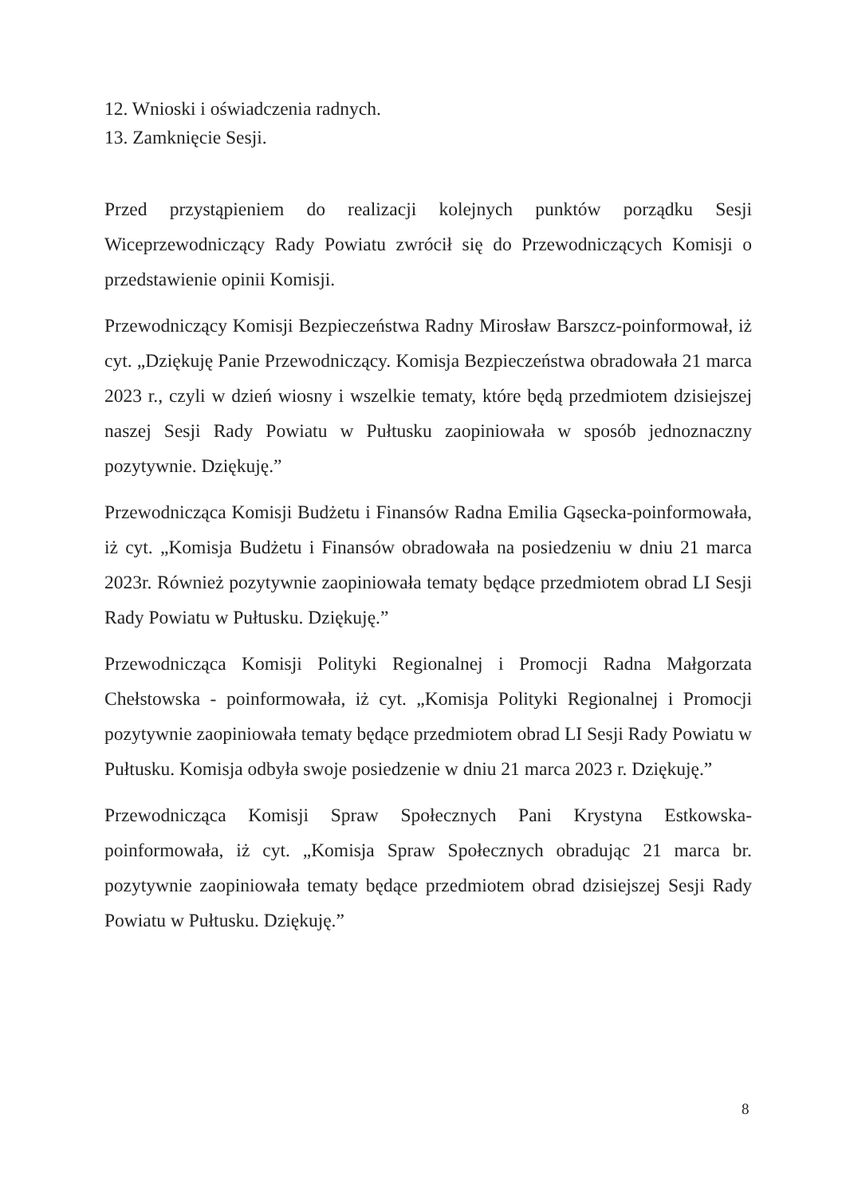12. Wnioski i oświadczenia radnych.
13. Zamknięcie Sesji.
Przed przystąpieniem do realizacji kolejnych punktów porządku Sesji Wiceprzewodniczący Rady Powiatu zwrócił się do Przewodniczących Komisji o przedstawienie opinii Komisji.
Przewodniczący Komisji Bezpieczeństwa Radny Mirosław Barszcz-poinformował, iż cyt. „Dziękuję Panie Przewodniczący. Komisja Bezpieczeństwa obradowała 21 marca 2023 r., czyli w dzień wiosny i wszelkie tematy, które będą przedmiotem dzisiejszej naszej Sesji Rady Powiatu w Pułtusku zaopiniowała w sposób jednoznaczny pozytywnie. Dziękuję.”
Przewodnicząca Komisji Budżetu i Finansów Radna Emilia Gąsecka-poinformowała, iż cyt. „Komisja Budżetu i Finansów obradowała na posiedzeniu w dniu 21 marca 2023r. Również pozytywnie zaopiniowała tematy będące przedmiotem obrad LI Sesji Rady Powiatu w Pułtusku. Dziękuję.”
Przewodnicząca Komisji Polityki Regionalnej i Promocji Radna Małgorzata Chełstowska - poinformowała, iż cyt. „Komisja Polityki Regionalnej i Promocji pozytywnie zaopiniowała tematy będące przedmiotem obrad LI Sesji Rady Powiatu w Pułtusku. Komisja odbyła swoje posiedzenie w dniu 21 marca 2023 r. Dziękuję.”
Przewodnicząca Komisji Spraw Społecznych Pani Krystyna Estkowska-poinformowała, iż cyt. „Komisja Spraw Społecznych obradując 21 marca br. pozytywnie zaopiniowała tematy będące przedmiotem obrad dzisiejszej Sesji Rady Powiatu w Pułtusku. Dziękuję.”
8